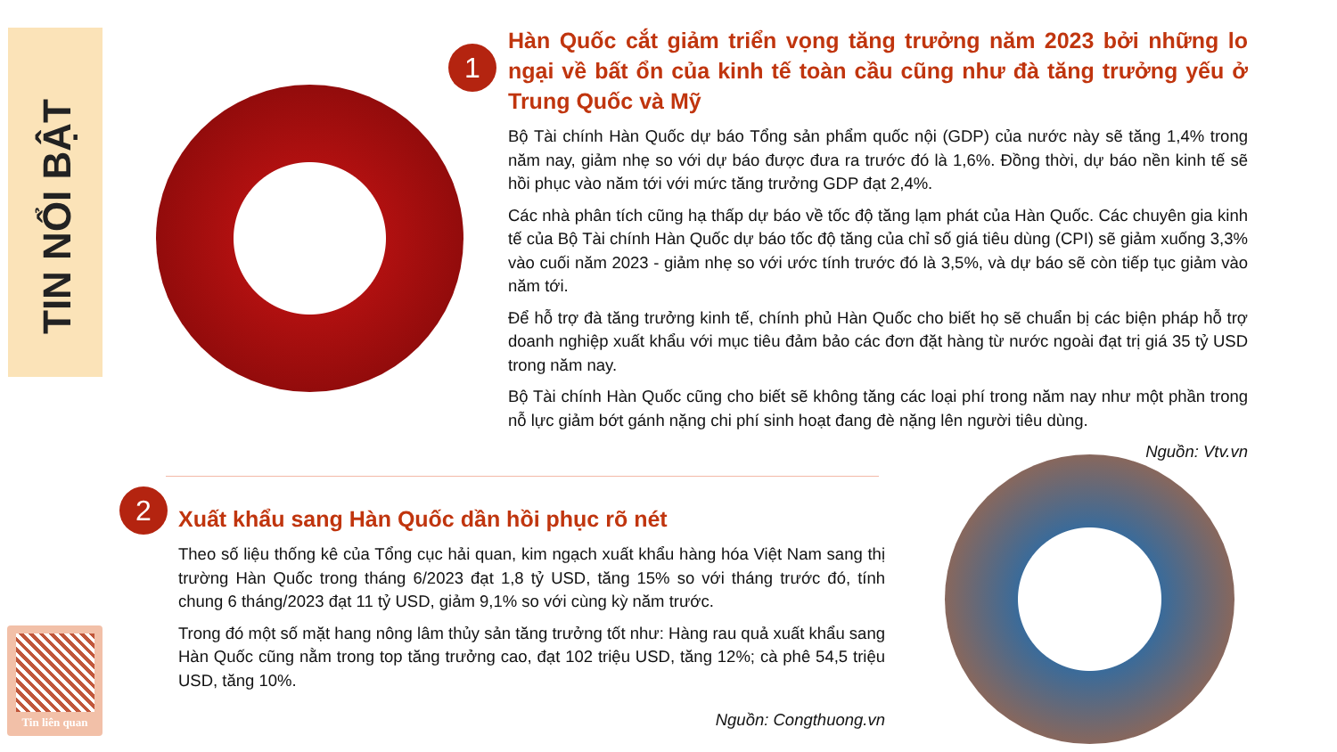TIN NỔI BẬT
1
Hàn Quốc cắt giảm triển vọng tăng trưởng năm 2023 bởi những lo ngại về bất ổn của kinh tế toàn cầu cũng như đà tăng trưởng yếu ở Trung Quốc và Mỹ
Bộ Tài chính Hàn Quốc dự báo Tổng sản phẩm quốc nội (GDP) của nước này sẽ tăng 1,4% trong năm nay, giảm nhẹ so với dự báo được đưa ra trước đó là 1,6%. Đồng thời, dự báo nền kinh tế sẽ hồi phục vào năm tới với mức tăng trưởng GDP đạt 2,4%.
Các nhà phân tích cũng hạ thấp dự báo về tốc độ tăng lạm phát của Hàn Quốc. Các chuyên gia kinh tế của Bộ Tài chính Hàn Quốc dự báo tốc độ tăng của chỉ số giá tiêu dùng (CPI) sẽ giảm xuống 3,3% vào cuối năm 2023 - giảm nhẹ so với ước tính trước đó là 3,5%, và dự báo sẽ còn tiếp tục giảm vào năm tới.
Để hỗ trợ đà tăng trưởng kinh tế, chính phủ Hàn Quốc cho biết họ sẽ chuẩn bị các biện pháp hỗ trợ doanh nghiệp xuất khẩu với mục tiêu đảm bảo các đơn đặt hàng từ nước ngoài đạt trị giá 35 tỷ USD trong năm nay.
Bộ Tài chính Hàn Quốc cũng cho biết sẽ không tăng các loại phí trong năm nay như một phần trong nỗ lực giảm bớt gánh nặng chi phí sinh hoạt đang đè nặng lên người tiêu dùng.
Nguồn: Vtv.vn
2
Xuất khẩu sang Hàn Quốc dần hồi phục rõ nét
Theo số liệu thống kê của Tổng cục hải quan, kim ngạch xuất khẩu hàng hóa Việt Nam sang thị trường Hàn Quốc trong tháng 6/2023 đạt 1,8 tỷ USD, tăng 15% so với tháng trước đó, tính chung 6 tháng/2023 đạt 11 tỷ USD, giảm 9,1% so với cùng kỳ năm trước.
Trong đó một số mặt hang nông lâm thủy sản tăng trưởng tốt như: Hàng rau quả xuất khẩu sang Hàn Quốc cũng nằm trong top tăng trưởng cao, đạt 102 triệu USD, tăng 12%; cà phê 54,5 triệu USD, tăng 10%.
Nguồn: Congthuong.vn
Tin liên quan